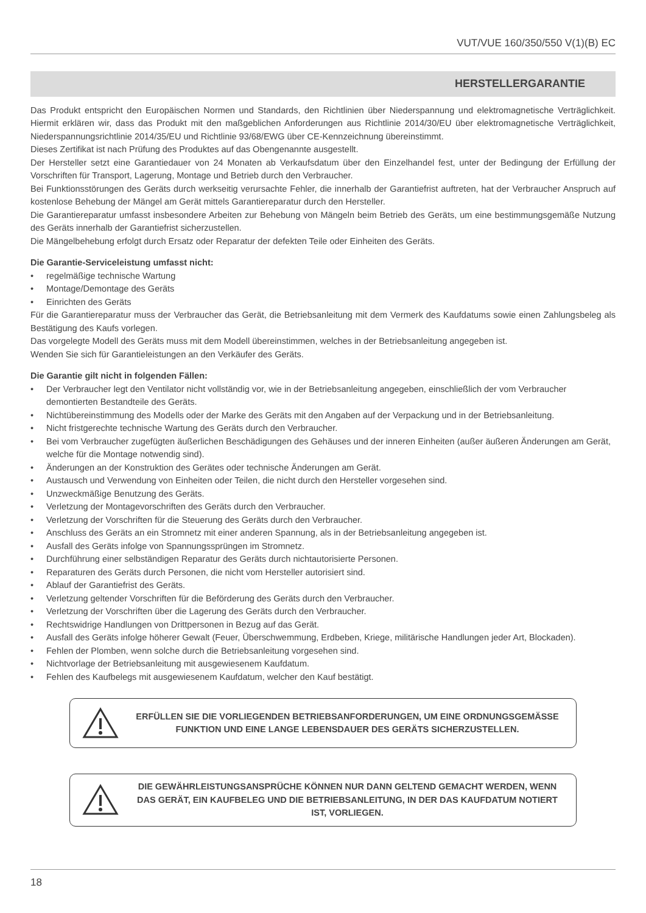VUT/VUE 160/350/550 V(1)(B) EC
HERSTELLERGARANTIE
Das Produkt entspricht den Europäischen Normen und Standards, den Richtlinien über Niederspannung und elektromagnetische Verträglichkeit. Hiermit erklären wir, dass das Produkt mit den maßgeblichen Anforderungen aus Richtlinie 2014/30/EU über elektromagnetische Verträglichkeit, Niederspannungsrichtlinie 2014/35/EU und Richtlinie 93/68/EWG über CE-Kennzeichnung übereinstimmt.
Dieses Zertifikat ist nach Prüfung des Produktes auf das Obengenannte ausgestellt.
Der Hersteller setzt eine Garantiedauer von 24 Monaten ab Verkaufsdatum über den Einzelhandel fest, unter der Bedingung der Erfüllung der Vorschriften für Transport, Lagerung, Montage und Betrieb durch den Verbraucher.
Bei Funktionsstörungen des Geräts durch werkseitig verursachte Fehler, die innerhalb der Garantiefrist auftreten, hat der Verbraucher Anspruch auf kostenlose Behebung der Mängel am Gerät mittels Garantiereparatur durch den Hersteller.
Die Garantiereparatur umfasst insbesondere Arbeiten zur Behebung von Mängeln beim Betrieb des Geräts, um eine bestimmungsgemäße Nutzung des Geräts innerhalb der Garantiefrist sicherzustellen.
Die Mängelbehebung erfolgt durch Ersatz oder Reparatur der defekten Teile oder Einheiten des Geräts.
Die Garantie-Serviceleistung umfasst nicht:
• regelmäßige technische Wartung
• Montage/Demontage des Geräts
• Einrichten des Geräts
Für die Garantiereparatur muss der Verbraucher das Gerät, die Betriebsanleitung mit dem Vermerk des Kaufdatums sowie einen Zahlungsbeleg als Bestätigung des Kaufs vorlegen.
Das vorgelegte Modell des Geräts muss mit dem Modell übereinstimmen, welches in der Betriebsanleitung angegeben ist.
Wenden Sie sich für Garantieleistungen an den Verkäufer des Geräts.
Die Garantie gilt nicht in folgenden Fällen:
• Der Verbraucher legt den Ventilator nicht vollständig vor, wie in der Betriebsanleitung angegeben, einschließlich der vom Verbraucher demontierten Bestandteile des Geräts.
• Nichtübereinstimmung des Modells oder der Marke des Geräts mit den Angaben auf der Verpackung und in der Betriebsanleitung.
• Nicht fristgerechte technische Wartung des Geräts durch den Verbraucher.
• Bei vom Verbraucher zugefügten äußerlichen Beschädigungen des Gehäuses und der inneren Einheiten (außer äußeren Änderungen am Gerät, welche für die Montage notwendig sind).
• Änderungen an der Konstruktion des Gerätes oder technische Änderungen am Gerät.
• Austausch und Verwendung von Einheiten oder Teilen, die nicht durch den Hersteller vorgesehen sind.
• Unzweckmäßige Benutzung des Geräts.
• Verletzung der Montagevorschriften des Geräts durch den Verbraucher.
• Verletzung der Vorschriften für die Steuerung des Geräts durch den Verbraucher.
• Anschluss des Geräts an ein Stromnetz mit einer anderen Spannung, als in der Betriebsanleitung angegeben ist.
• Ausfall des Geräts infolge von Spannungssprüngen im Stromnetz.
• Durchführung einer selbständigen Reparatur des Geräts durch nichtautorisierte Personen.
• Reparaturen des Geräts durch Personen, die nicht vom Hersteller autorisiert sind.
• Ablauf der Garantiefrist des Geräts.
• Verletzung geltender Vorschriften für die Beförderung des Geräts durch den Verbraucher.
• Verletzung der Vorschriften über die Lagerung des Geräts durch den Verbraucher.
• Rechtswidrige Handlungen von Drittpersonen in Bezug auf das Gerät.
• Ausfall des Geräts infolge höherer Gewalt (Feuer, Überschwemmung, Erdbeben, Kriege, militärische Handlungen jeder Art, Blockaden).
• Fehlen der Plomben, wenn solche durch die Betriebsanleitung vorgesehen sind.
• Nichtvorlage der Betriebsanleitung mit ausgewiesenem Kaufdatum.
• Fehlen des Kaufbelegs mit ausgewiesenem Kaufdatum, welcher den Kauf bestätigt.
ERFÜLLEN SIE DIE VORLIEGENDEN BETRIEBSANFORDERUNGEN, UM EINE ORDNUNGSGEMÄSSE FUNKTION UND EINE LANGE LEBENSDAUER DES GERÄTS SICHERZUSTELLEN.
DIE GEWÄHRLEISTUNGSANSPRÜCHE KÖNNEN NUR DANN GELTEND GEMACHT WERDEN, WENN DAS GERÄT, EIN KAUFBELEG UND DIE BETRIEBSANLEITUNG, IN DER DAS KAUFDATUM NOTIERT IST, VORLIEGEN.
18